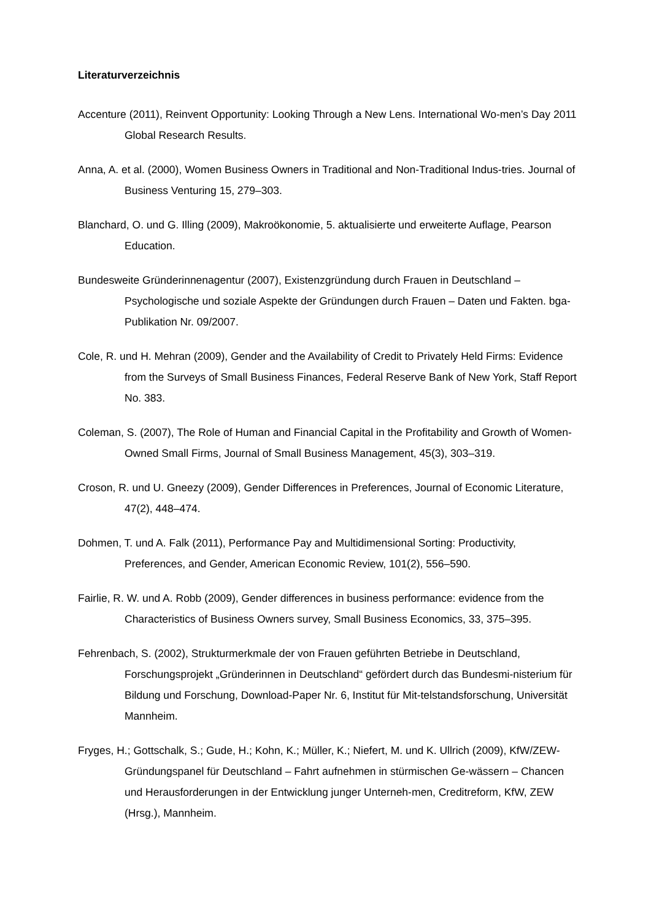Literaturverzeichnis
Accenture (2011), Reinvent Opportunity: Looking Through a New Lens. International Wo-men’s Day 2011 Global Research Results.
Anna, A. et al. (2000), Women Business Owners in Traditional and Non-Traditional Indus-tries. Journal of Business Venturing 15, 279–303.
Blanchard, O. und G. Illing (2009), Makroökonomie, 5. aktualisierte und erweiterte Auflage, Pearson Education.
Bundesweite Gründerinnenagentur (2007), Existenzgründung durch Frauen in Deutschland – Psychologische und soziale Aspekte der Gründungen durch Frauen – Daten und Fakten. bga-Publikation Nr. 09/2007.
Cole, R. und H. Mehran (2009), Gender and the Availability of Credit to Privately Held Firms: Evidence from the Surveys of Small Business Finances, Federal Reserve Bank of New York, Staff Report No. 383.
Coleman, S. (2007), The Role of Human and Financial Capital in the Profitability and Growth of Women-Owned Small Firms, Journal of Small Business Management, 45(3), 303–319.
Croson, R. und U. Gneezy (2009), Gender Differences in Preferences, Journal of Economic Literature, 47(2), 448–474.
Dohmen, T. und A. Falk (2011), Performance Pay and Multidimensional Sorting: Productivity, Preferences, and Gender, American Economic Review, 101(2), 556–590.
Fairlie, R. W. und A. Robb (2009), Gender differences in business performance: evidence from the Characteristics of Business Owners survey, Small Business Economics, 33, 375–395.
Fehrenbach, S. (2002), Strukturmerkmale der von Frauen geführten Betriebe in Deutschland, Forschungsprojekt „Gründerinnen in Deutschland“ gefördert durch das Bundesmi-nisterium für Bildung und Forschung, Download-Paper Nr. 6, Institut für Mit-telstandsforschung, Universität Mannheim.
Fryges, H.; Gottschalk, S.; Gude, H.; Kohn, K.; Müller, K.; Niefert, M. und K. Ullrich (2009), KfW/ZEW-Gründungspanel für Deutschland – Fahrt aufnehmen in stürmischen Ge-wässern – Chancen und Herausforderungen in der Entwicklung junger Unterneh-men, Creditreform, KfW, ZEW (Hrsg.), Mannheim.